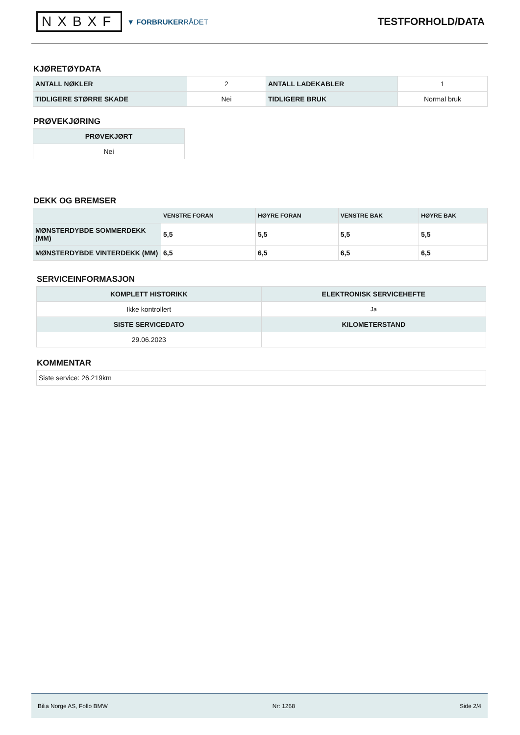NXBXF ▼ FORBRUKERRÅDET
TESTFORHOLD/DATA
KJØRETØYDATA
| ANTALL NØKLER | 2 | ANTALL LADEKABLER | 1 |
| TIDLIGERE STØRRE SKADE | Nei | TIDLIGERE BRUK | Normal bruk |
PRØVEKJØRING
| PRØVEKJØRT |
| --- |
| Nei |
DEKK OG BREMSER
| | VENSTRE FORAN | HØYRE FORAN | VENSTRE BAK | HØYRE BAK |
| --- | --- | --- | --- | --- |
| MØNSTERDYBDE SOMMERDEKK (MM) | 5,5 | 5,5 | 5,5 | 5,5 |
| MØNSTERDYBDE VINTERDEKK (MM) | 6,5 | 6,5 | 6,5 | 6,5 |
SERVICEINFORMASJON
| KOMPLETT HISTORIKK | ELEKTRONISK SERVICEHEFTE |
| --- | --- |
| Ikke kontrollert | Ja |
| SISTE SERVICEDATO | KILOMETERSTAND |
| 29.06.2023 | |
KOMMENTAR
| Siste service: 26.219km |
Bilia Norge AS, Follo BMW Nr: 1268 Side 2/4